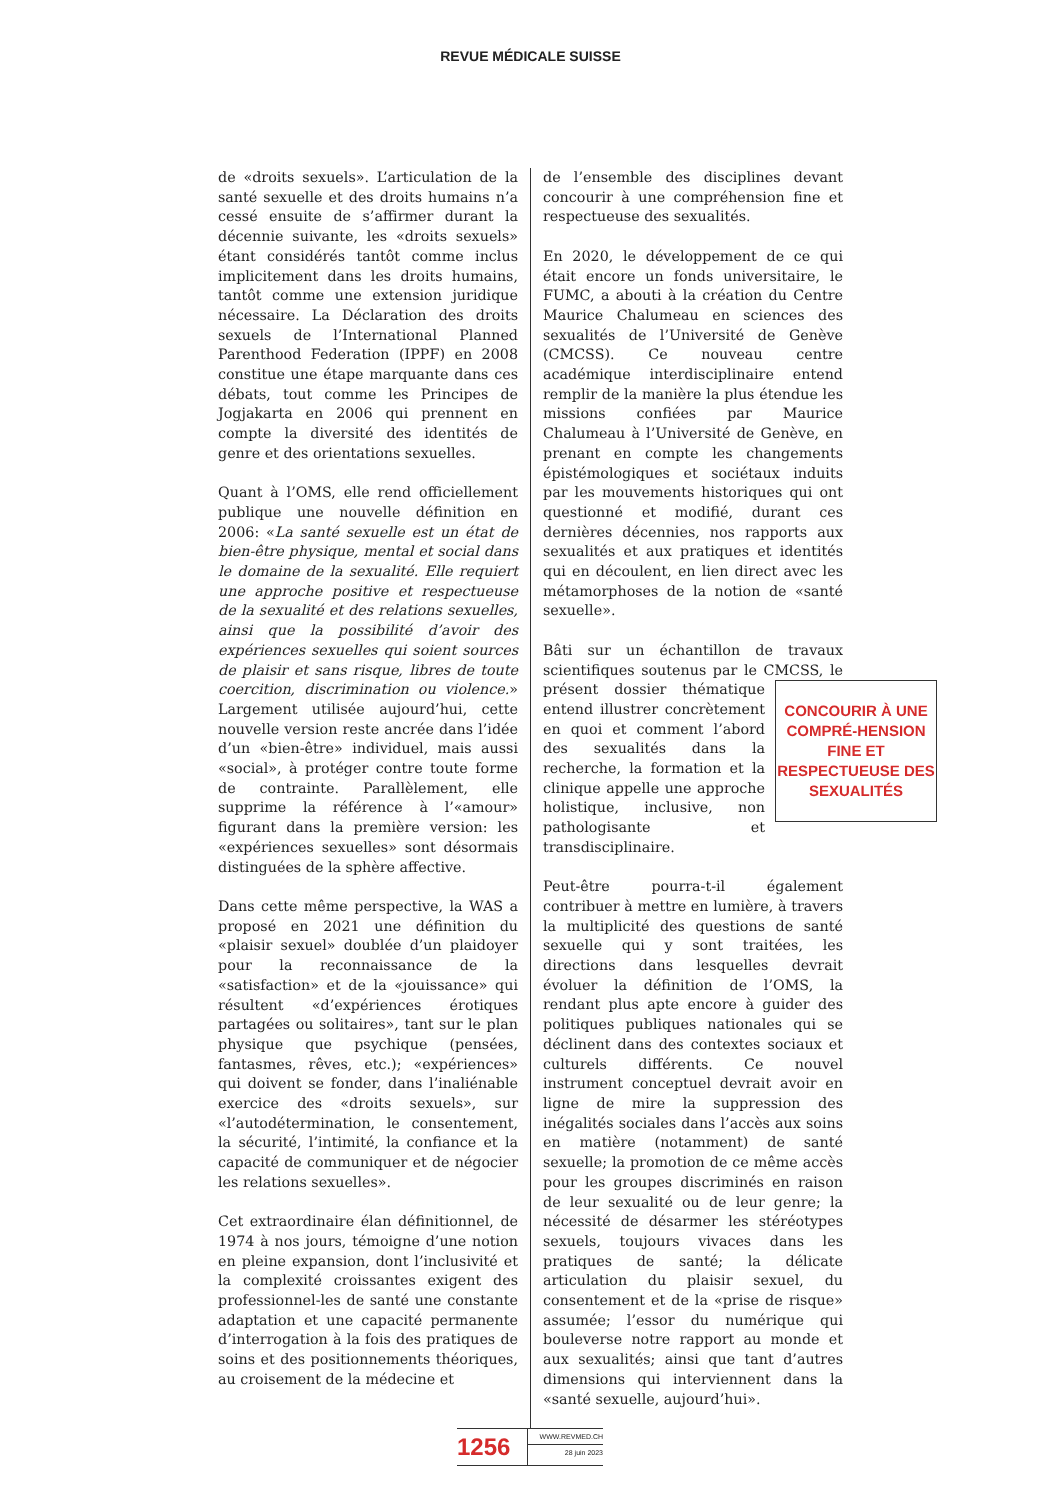REVUE MÉDICALE SUISSE
de «droits sexuels». L’articulation de la santé sexuelle et des droits humains n’a cessé ensuite de s’affirmer durant la décennie suivante, les «droits sexuels» étant considérés tantôt comme inclus implicitement dans les droits humains, tantôt comme une extension juridique nécessaire. La Déclaration des droits sexuels de l’International Planned Parenthood Federation (IPPF) en 2008 constitue une étape marquante dans ces débats, tout comme les Principes de Jogjakarta en 2006 qui prennent en compte la diversité des identités de genre et des orientations sexuelles.
Quant à l’OMS, elle rend officiellement publique une nouvelle définition en 2006: «La santé sexuelle est un état de bien-être physique, mental et social dans le domaine de la sexualité. Elle requiert une approche positive et respectueuse de la sexualité et des relations sexuelles, ainsi que la possibilité d’avoir des expériences sexuelles qui soient sources de plaisir et sans risque, libres de toute coercition, discrimination ou violence.» Largement utilisée aujourd’hui, cette nouvelle version reste ancrée dans l’idée d’un «bien-être» individuel, mais aussi «social», à protéger contre toute forme de contrainte. Parallèlement, elle supprime la référence à l’«amour» figurant dans la première version: les «expériences sexuelles» sont désormais distinguées de la sphère affective.
Dans cette même perspective, la WAS a proposé en 2021 une définition du «plaisir sexuel» doublée d’un plaidoyer pour la reconnaissance de la «satisfaction» et de la «jouissance» qui résultent «d’expériences érotiques partagées ou solitaires», tant sur le plan physique que psychique (pensées, fantasmes, rêves, etc.); «expériences» qui doivent se fonder, dans l’inaliénable exercice des «droits sexuels», sur «l’autodétermination, le consentement, la sécurité, l’intimité, la confiance et la capacité de communiquer et de négocier les relations sexuelles».
Cet extraordinaire élan définitionnel, de 1974 à nos jours, témoigne d’une notion en pleine expansion, dont l’inclusivité et la complexité croissantes exigent des professionnel-les de santé une constante adaptation et une capacité permanente d’interrogation à la fois des pratiques de soins et des positionnements théoriques, au croisement de la médecine et
de l’ensemble des disciplines devant concourir à une compréhension fine et respectueuse des sexualités.
En 2020, le développement de ce qui était encore un fonds universitaire, le FUMC, a abouti à la création du Centre Maurice Chalumeau en sciences des sexualités de l’Université de Genève (CMCSS). Ce nouveau centre académique interdisciplinaire entend remplir de la manière la plus étendue les missions confiées par Maurice Chalumeau à l’Université de Genève, en prenant en compte les changements épistémologiques et sociétaux induits par les mouvements historiques qui ont questionné et modifié, durant ces dernières décennies, nos rapports aux sexualités et aux pratiques et identités qui en découlent, en lien direct avec les métamorphoses de la notion de «santé sexuelle».
Bâti sur un échantillon de travaux scientifiques soutenus par le CMCSS, le présent dossier CONCOURIR À UNE COMPRÉ-HENSION FINE ET RESPECTUEUSE DES SEXUALITÉS thématique entend illustrer concrètement en quoi et comment l’abord des sexualités dans la recherche, la formation et la clinique appelle une approche holistique, inclusive, non pathologisante et transdisciplinaire.
Peut-être pourra-t-il également contribuer à mettre en lumière, à travers la multiplicité des questions de santé sexuelle qui y sont traitées, les directions dans lesquelles devrait évoluer la définition de l’OMS, la rendant plus apte encore à guider des politiques publiques nationales qui se déclinent dans des contextes sociaux et culturels différents. Ce nouvel instrument conceptuel devrait avoir en ligne de mire la suppression des inégalités sociales dans l’accès aux soins en matière (notamment) de santé sexuelle; la promotion de ce même accès pour les groupes discriminés en raison de leur sexualité ou de leur genre; la nécessité de désarmer les stéréotypes sexuels, toujours vivaces dans les pratiques de santé; la délicate articulation du plaisir sexuel, du consentement et de la «prise de risque» assumée; l’essor du numérique qui bouleverse notre rapport au monde et aux sexualités; ainsi que tant d’autres dimensions qui interviennent dans la «santé sexuelle, aujourd’hui».
1256
WWW.REVMED.CH
28 juin 2023